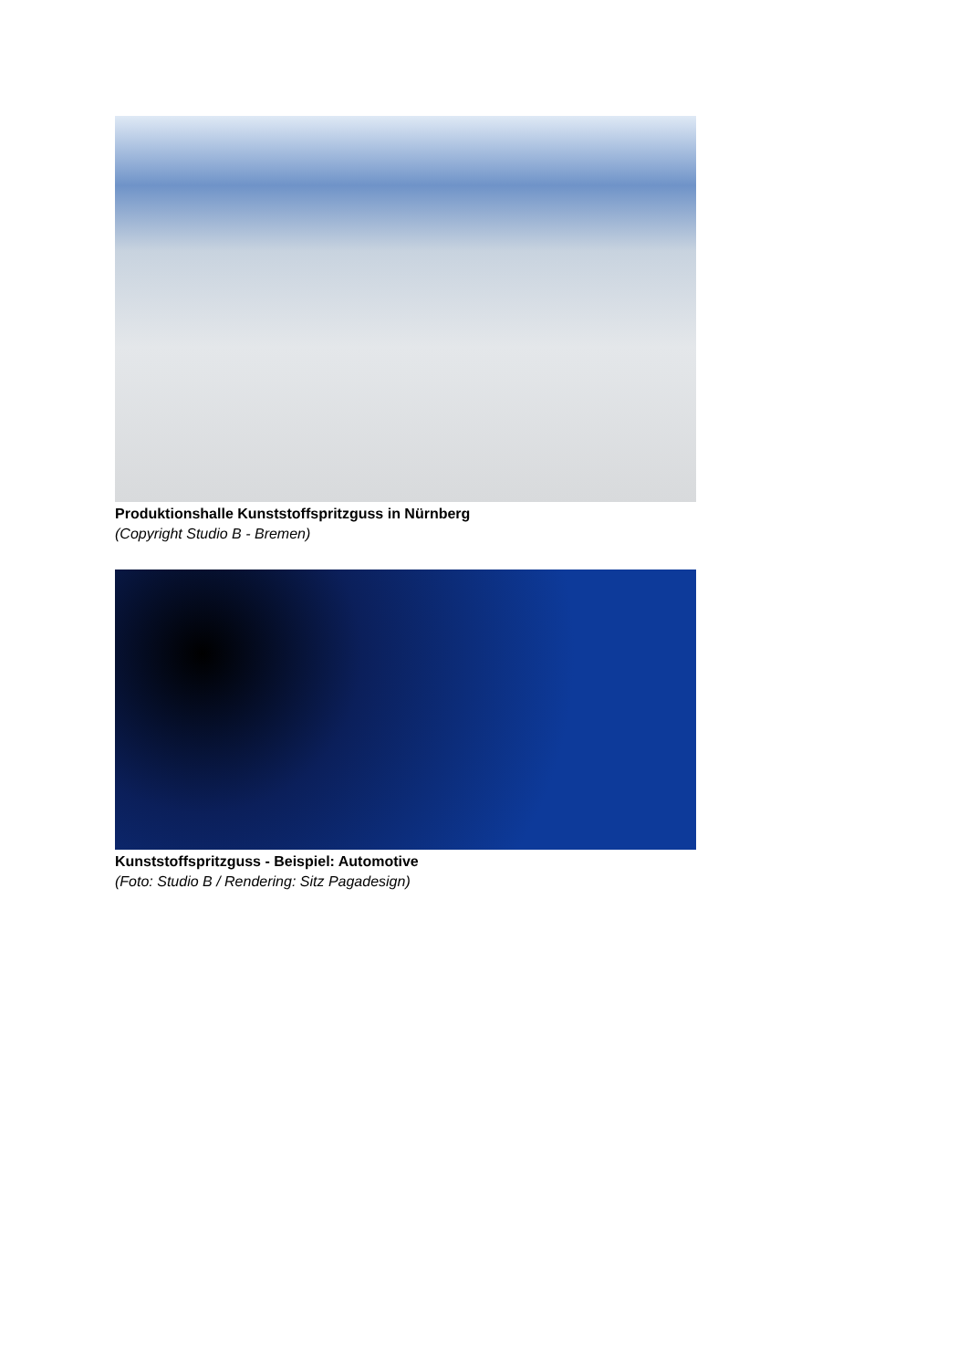Produktionshalle Kunststoffspritzguss in Nürnberg
(Copyright Studio B - Bremen)
Kunststoffspritzguss - Beispiel: Automotive
(Foto: Studio B / Rendering: Sitz Pagadesign)